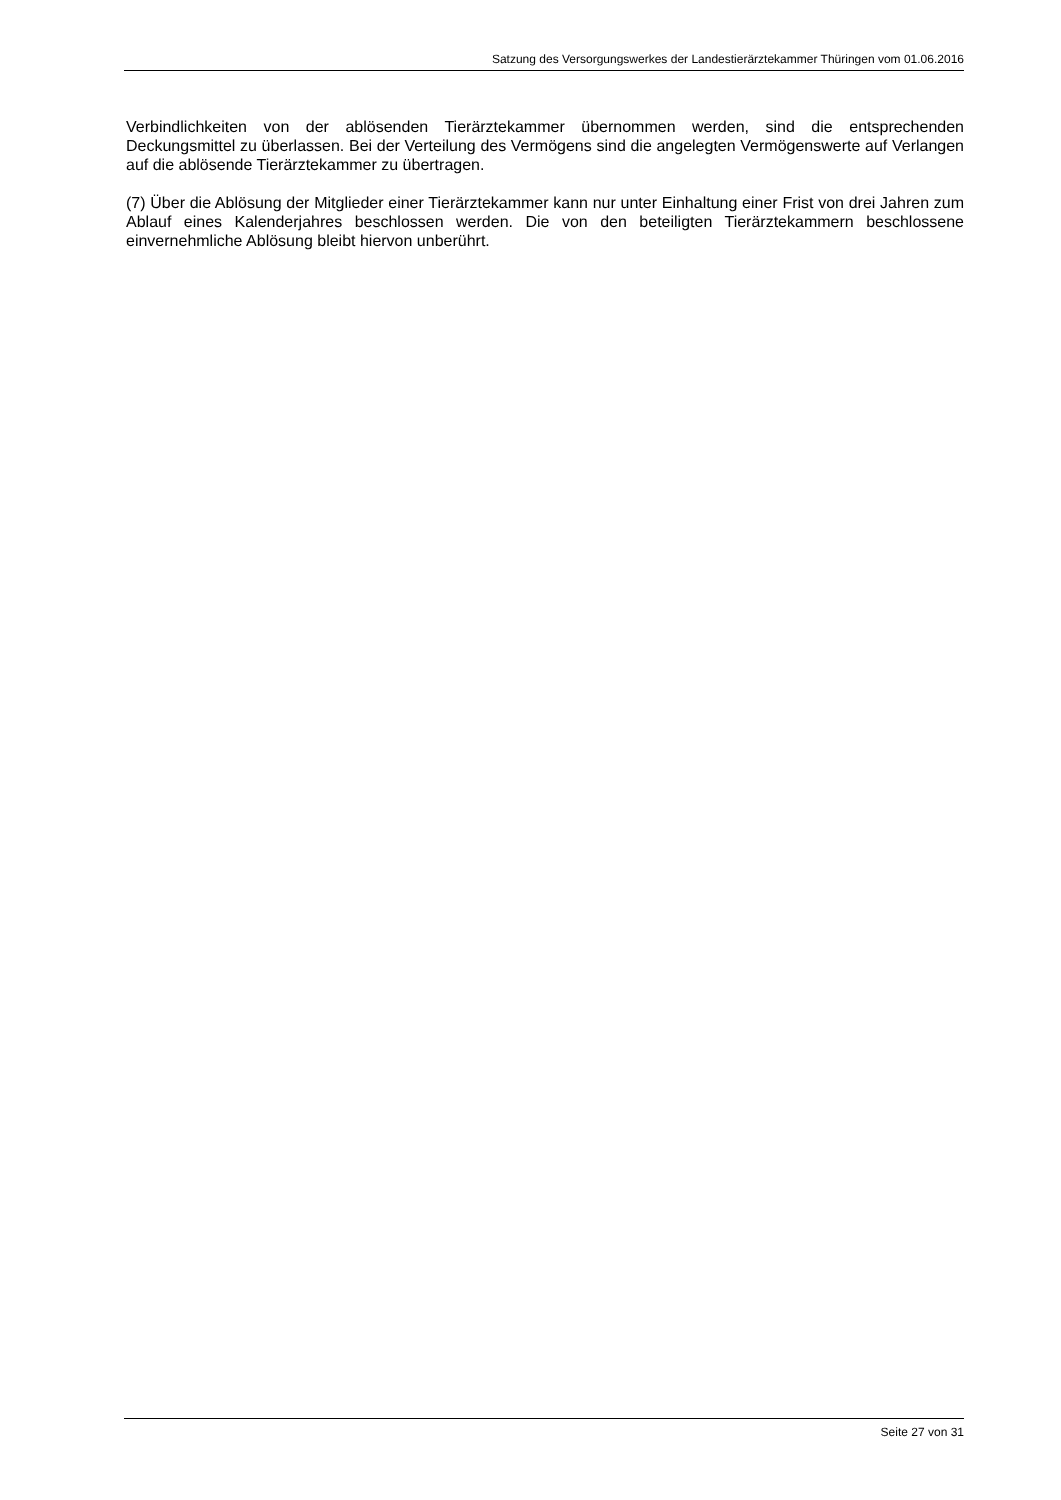Satzung des Versorgungswerkes der Landestierärztekammer Thüringen vom 01.06.2016
Verbindlichkeiten von der ablösenden Tierärztekammer übernommen werden, sind die entsprechenden Deckungsmittel zu überlassen. Bei der Verteilung des Vermögens sind die angelegten Vermögenswerte auf Verlangen auf die ablösende Tierärztekammer zu übertragen.
(7) Über die Ablösung der Mitglieder einer Tierärztekammer kann nur unter Einhaltung einer Frist von drei Jahren zum Ablauf eines Kalenderjahres beschlossen werden. Die von den beteiligten Tierärztekammern beschlossene einvernehmliche Ablösung bleibt hiervon unberührt.
Seite 27 von 31